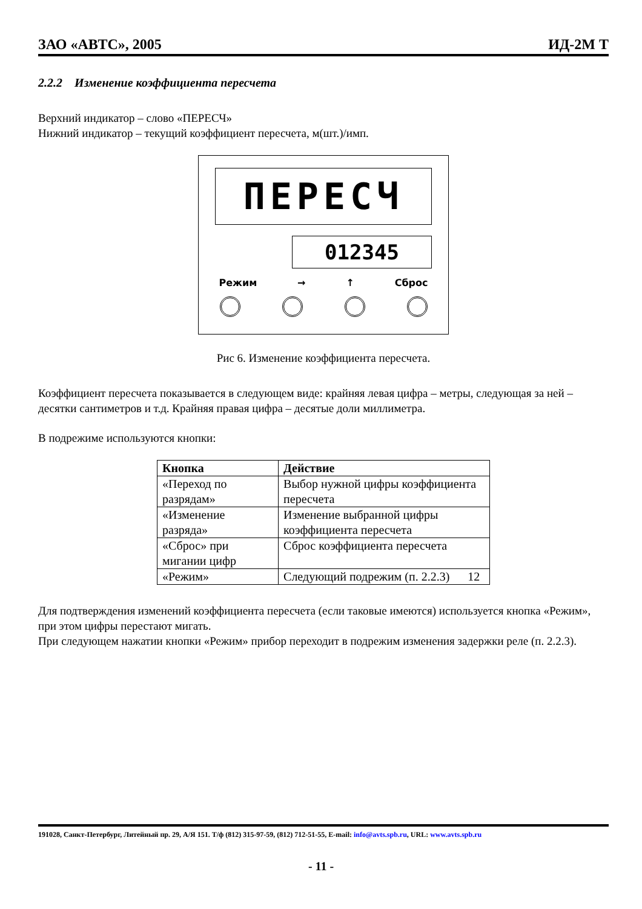ЗАО «АВТС», 2005 ИД-2М Т
2.2.2 Изменение коэффициента пересчета
Верхний индикатор – слово «ПЕРЕСЧ»
Нижний индикатор – текущий коэффициент пересчета, м(шт.)/имп.
ПЕРЕСЧ
012345
Режим → ↑ Сброс
Рис 6. Изменение коэффициента пересчета.
Коэффициент пересчета показывается в следующем виде: крайняя левая цифра – метры, следующая за ней – десятки сантиметров и т.д. Крайняя правая цифра – десятые доли миллиметра.
В подрежиме используются кнопки:
| Кнопка | Действие |
| --- | --- |
| «Переход по разрядам» | Выбор нужной цифры коэффициента пересчета |
| «Изменение разряда» | Изменение выбранной цифры коэффициента пересчета |
| «Сброс» при мигании цифр | Сброс коэффициента пересчета |
| «Режим» | Следующий подрежим (п. 2.2.3) 12 |
Для подтверждения изменений коэффициента пересчета (если таковые имеются) используется кнопка «Режим», при этом цифры перестают мигать.
При следующем нажатии кнопки «Режим» прибор переходит в подрежим изменения задержки реле (п. 2.2.3).
191028, Санкт-Петербург, Литейный пр. 29, А/Я 151. Т/ф (812) 315-97-59, (812) 712-51-55, E-mail: info@avts.spb.ru, URL: www.avts.spb.ru
- 11 -